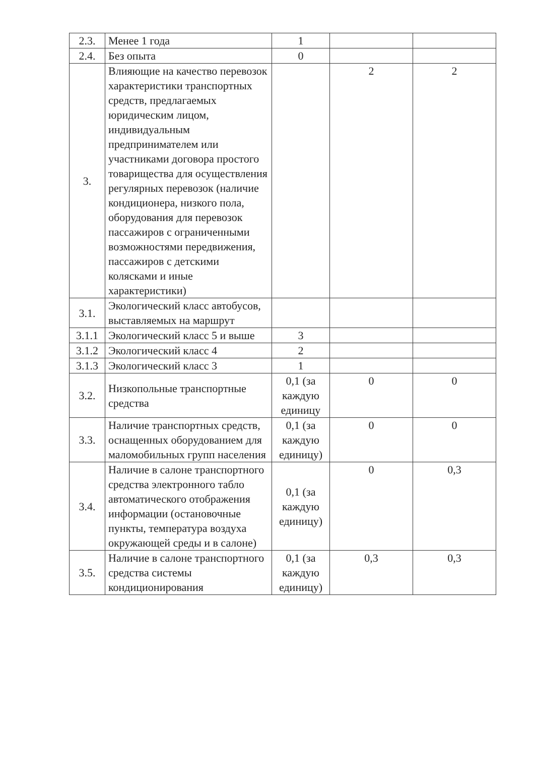| 2.3. | Менее 1 года | 1 | | |
| 2.4. | Без опыта | 0 | | |
| 3. | Влияющие на качество перевозок характеристики транспортных средств, предлагаемых юридическим лицом, индивидуальным предпринимателем или участниками договора простого товарищества для осуществления регулярных перевозок (наличие кондиционера, низкого пола, оборудования для перевозок пассажиров с ограниченными возможностями передвижения, пассажиров с детскими колясками и иные характеристики) | | 2 | 2 |
| 3.1. | Экологический класс автобусов, выставляемых на маршрут | | | |
| 3.1.1 | Экологический класс 5 и выше | 3 | | |
| 3.1.2 | Экологический класс 4 | 2 | | |
| 3.1.3 | Экологический класс 3 | 1 | | |
| 3.2. | Низкопольные транспортные средства | 0,1 (за каждую единицу | 0 | 0 |
| 3.3. | Наличие транспортных средств, оснащенных оборудованием для маломобильных групп населения | 0,1 (за каждую единицу) | 0 | 0 |
| 3.4. | Наличие в салоне транспортного средства электронного табло автоматического отображения информации (остановочные пункты, температура воздуха окружающей среды и в салоне) | 0,1 (за каждую единицу) | 0 | 0,3 |
| 3.5. | Наличие в салоне транспортного средства системы кондиционирования | 0,1 (за каждую единицу) | 0,3 | 0,3 |